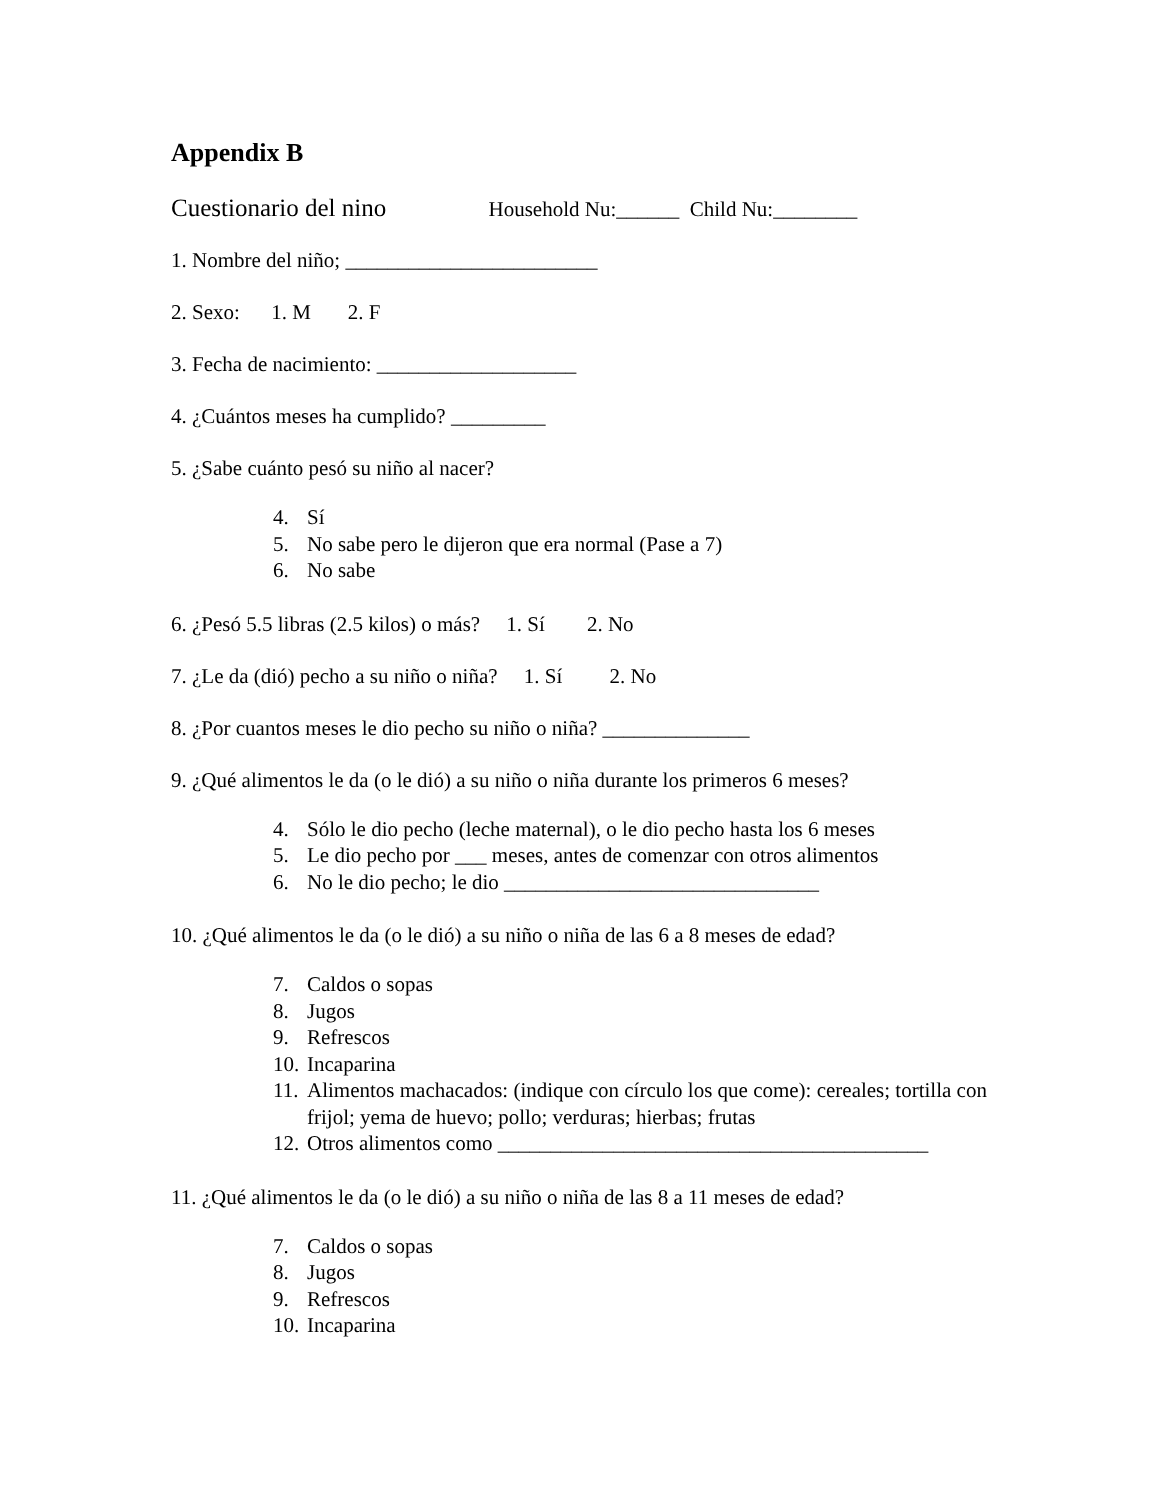Appendix B
Cuestionario del nino Household Nu:______ Child Nu:________
1. Nombre del niño; ________________________
2. Sexo: 1. M 2. F
3. Fecha de nacimiento: ___________________
4. ¿Cuántos meses ha cumplido? _________
5. ¿Sabe cuánto pesó su niño al nacer?
4. Sí
5. No sabe pero le dijeron que era normal (Pase a 7)
6. No sabe
6. ¿Pesó 5.5 libras (2.5 kilos) o más? 1. Sí 2. No
7. ¿Le da (dió) pecho a su niño o niña? 1. Sí 2. No
8. ¿Por cuantos meses le dio pecho su niño o niña? ______________
9. ¿Qué alimentos le da (o le dió) a su niño o niña durante los primeros 6 meses?
4. Sólo le dio pecho (leche maternal), o le dio pecho hasta los 6 meses
5. Le dio pecho por ___ meses, antes de comenzar con otros alimentos
6. No le dio pecho; le dio ______________________________
10. ¿Qué alimentos le da (o le dió) a su niño o niña de las 6 a 8 meses de edad?
7. Caldos o sopas
8. Jugos
9. Refrescos
10. Incaparina
11. Alimentos machacados: (indique con círculo los que come): cereales; tortilla con frijol; yema de huevo; pollo; verduras; hierbas; frutas
12. Otros alimentos como _________________________________________
11. ¿Qué alimentos le da (o le dió) a su niño o niña de las 8 a 11 meses de edad?
7. Caldos o sopas
8. Jugos
9. Refrescos
10. Incaparina